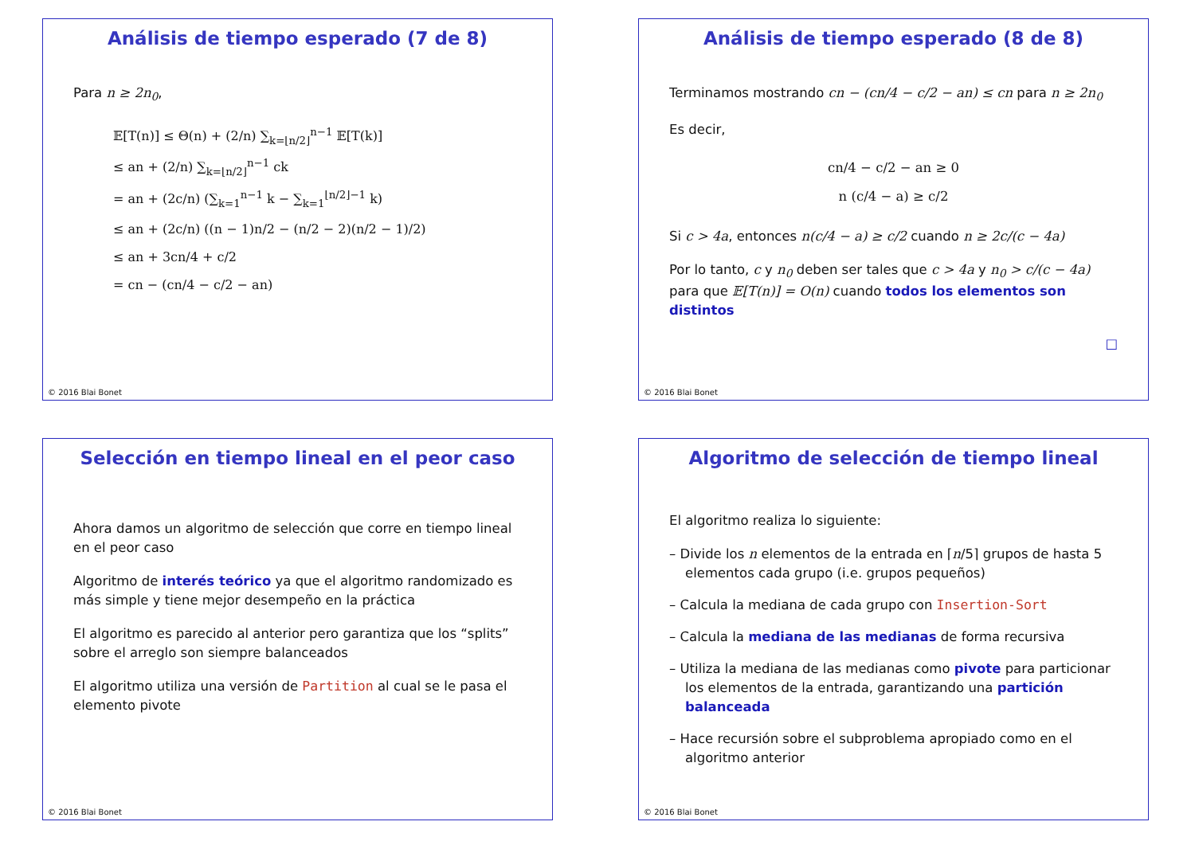Análisis de tiempo esperado (7 de 8)
Para n ≥ 2n<sub>0</sub>,
𝔼[T(n)] ≤ Θ(n) + (2/n) ∑<sub>k=⌊n/2⌋</sub><sup>n−1</sup> 𝔼[T(k)]
≤ an + (2/n) ∑<sub>k=⌊n/2⌋</sub><sup>n−1</sup> ck
= an + (2c/n) (∑<sub>k=1</sub><sup>n−1</sup> k − ∑<sub>k=1</sub><sup>⌊n/2⌋−1</sup> k)
≤ an + (2c/n) ((n − 1)n/2 − (n/2 − 2)(n/2 − 1)/2)
≤ an + 3cn/4 + c/2
= cn − (cn/4 − c/2 − an)
© 2016 Blai Bonet
Análisis de tiempo esperado (8 de 8)
Terminamos mostrando cn − (cn/4 − c/2 − an) ≤ cn para n ≥ 2n<sub>0</sub>
Es decir,
cn/4 − c/2 − an ≥ 0
n (c/4 − a) ≥ c/2
Si c > 4a, entonces n(c/4 − a) ≥ c/2 cuando n ≥ 2c/(c − 4a)
Por lo tanto, c y n<sub>0</sub> deben ser tales que c > 4a y n<sub>0</sub> > c/(c − 4a) para que 𝔼[T(n)] = O(n) cuando todos los elementos son distintos
□
© 2016 Blai Bonet
Selección en tiempo lineal en el peor caso
Ahora damos un algoritmo de selección que corre en tiempo lineal en el peor caso
Algoritmo de interés teórico ya que el algoritmo randomizado es más simple y tiene mejor desempeño en la práctica
El algoritmo es parecido al anterior pero garantiza que los “splits” sobre el arreglo son siempre balanceados
El algoritmo utiliza una versión de Partition al cual se le pasa el elemento pivote
© 2016 Blai Bonet
Algoritmo de selección de tiempo lineal
El algoritmo realiza lo siguiente:
– Divide los n elementos de la entrada en ⌈n/5⌉ grupos de hasta 5 elementos cada grupo (i.e. grupos pequeños)
– Calcula la mediana de cada grupo con Insertion-Sort
– Calcula la mediana de las medianas de forma recursiva
– Utiliza la mediana de las medianas como pivote para particionar los elementos de la entrada, garantizando una partición balanceada
– Hace recursión sobre el subproblema apropiado como en el algoritmo anterior
© 2016 Blai Bonet